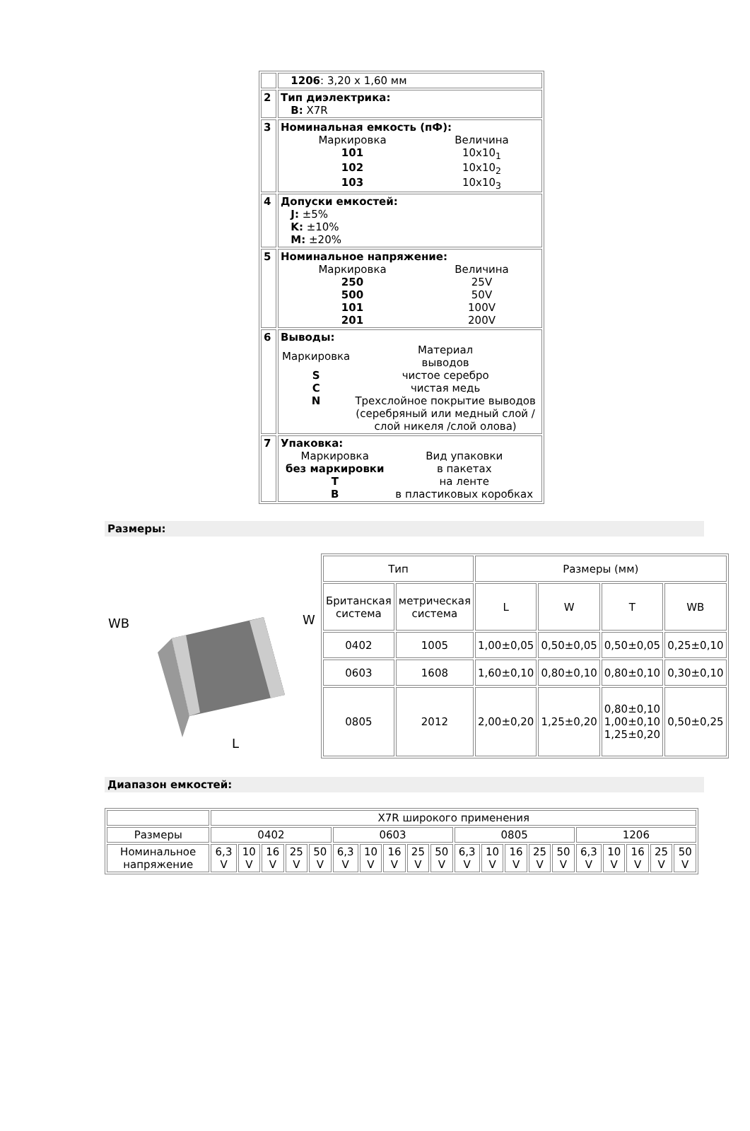| | 1206 : 3,20 x 1,60 мм |
| 2 | Тип диэлектрика: B: X7R |
| 3 | Номинальная емкость (пФ): / Маркировка / Величина / / 101 / 10x10<sub>1</sub> / / 102 / 10x10<sub>2</sub> / / 103 / 10x10<sub>3</sub> / |
| 4 | Допуски емкостей: J: ±5% K: ±10% M: ±20% |
| 5 | Номинальное напряжение: / Маркировка / Величина / / 250 / 25V / / 500 / 50V / / 101 / 100V / / 201 / 200V / |
| 6 | Выводы: / Маркировка / Материал выводов / / S / чистое серебро / / C / чистая медь / / N / Трехслойное покрытие выводов (серебряный или медный слой / слой никеля /слой олова) / |
| 7 | Упаковка: / Маркировка / Вид упаковки / / без маркировки / в пакетах / / T / на ленте / / B / в пластиковых коробках / |
Размеры:
WB
L
W
| Тип | | Размеры (мм) | | | |
| Британская система | метрическая система | L | W | T | WB |
| 0402 | 1005 | 1,00±0,05 | 0,50±0,05 | 0,50±0,05 | 0,25±0,10 |
| 0603 | 1608 | 1,60±0,10 | 0,80±0,10 | 0,80±0,10 | 0,30±0,10 |
| 0805 | 2012 | 2,00±0,20 | 1,25±0,20 | 0,80±0,10 1,00±0,10 1,25±0,20 | 0,50±0,25 |
Диапазон емкостей:
| | X7R широкого применения | | | | | | | | | | | | | | | | | | | |
| Размеры | 0402 | | | | | 0603 | | | | | 0805 | | | | | 1206 | | | | |
| Номинальное напряжение | 6,3 V | 10 V | 16 V | 25 V | 50 V | 6,3 V | 10 V | 16 V | 25 V | 50 V | 6,3 V | 10 V | 16 V | 25 V | 50 V | 6,3 V | 10 V | 16 V | 25 V | 50 V |